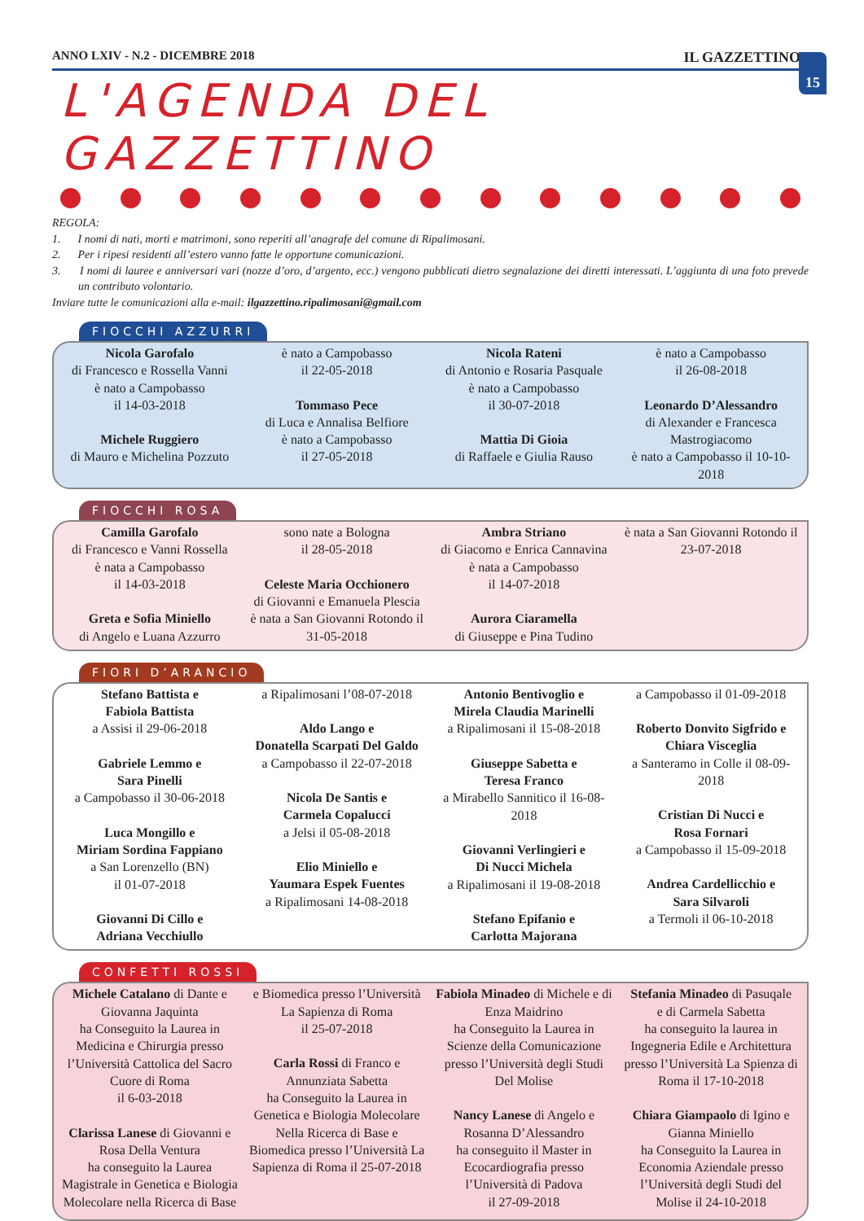15
ANNO LXIV - N.2 - DICEMBRE 2018 IL GAZZETTINO
L'AGENDA DEL GAZZETTINO
REGOLA:
1. I nomi di nati, morti e matrimoni, sono reperiti all’anagrafe del comune di Ripalimosani.
2. Per i ripesi residenti all’estero vanno fatte le opportune comunicazioni.
3. I nomi di lauree e anniversari vari (nozze d’oro, d’argento, ecc.) vengono pubblicati dietro segnalazione dei diretti interessati. L’aggiunta di una foto prevede un contributo volontario.
Inviare tutte le comunicazioni alla e-mail: ilgazzettino.ripalimosani@gmail.com
FIOCCHI AZZURRI
Nicola Garofalo
di Francesco e Rossella Vanni
è nato a Campobasso
il 14-03-2018
Michele Ruggiero
di Mauro e Michelina Pozzuto
è nato a Campobasso
il 22-05-2018
Tommaso Pece
di Luca e Annalisa Belfiore
è nato a Campobasso
il 27-05-2018
Nicola Rateni
di Antonio e Rosaria Pasquale
è nato a Campobasso
il 30-07-2018
Mattia Di Gioia
di Raffaele e Giulia Rauso
è nato a Campobasso
il 26-08-2018
Leonardo D’Alessandro
di Alexander e Francesca Mastrogiacomo
è nato a Campobasso il 10-10-2018
FIOCCHI ROSA
Camilla Garofalo
di Francesco e Vanni Rossella
è nata a Campobasso
il 14-03-2018
Greta e Sofia Miniello
di Angelo e Luana Azzurro
sono nate a Bologna
il 28-05-2018
Celeste Maria Occhionero
di Giovanni e Emanuela Plescia
è nata a San Giovanni Rotondo il 31-05-2018
Ambra Striano
di Giacomo e Enrica Cannavina
è nata a Campobasso
il 14-07-2018
Aurora Ciaramella
di Giuseppe e Pina Tudino
è nata a San Giovanni Rotondo il 23-07-2018
FIORI D’ARANCIO
Stefano Battista e
Fabiola Battista
a Assisi il 29-06-2018
Gabriele Lemmo e
Sara Pinelli
a Campobasso il 30-06-2018
Luca Mongillo e
Miriam Sordina Fappiano
a San Lorenzello (BN)
il 01-07-2018
Giovanni Di Cillo e
Adriana Vecchiullo
a Ripalimosani l’08-07-2018
Aldo Lango e
Donatella Scarpati Del Galdo
a Campobasso il 22-07-2018
Nicola De Santis e
Carmela Copalucci
a Jelsi il 05-08-2018
Elio Miniello e
Yaumara Espek Fuentes
a Ripalimosani 14-08-2018
Antonio Bentivoglio e
Mirela Claudia Marinelli
a Ripalimosani il 15-08-2018
Giuseppe Sabetta e
Teresa Franco
a Mirabello Sannitico il 16-08-2018
Giovanni Verlingieri e
Di Nucci Michela
a Ripalimosani il 19-08-2018
Stefano Epifanio e
Carlotta Majorana
a Campobasso il 01-09-2018
Roberto Donvito Sigfrido e
Chiara Visceglia
a Santeramo in Colle il 08-09-2018
Cristian Di Nucci e
Rosa Fornari
a Campobasso il 15-09-2018
Andrea Cardellicchio e
Sara Silvaroli
a Termoli il 06-10-2018
CONFETTI ROSSI
Michele Catalano di Dante e Giovanna Jaquinta
ha Conseguito la Laurea in Medicina e Chirurgia presso l’Università Cattolica del Sacro Cuore di Roma
il 6-03-2018
Clarissa Lanese di Giovanni e Rosa Della Ventura
ha conseguito la Laurea Magistrale in Genetica e Biologia Molecolare nella Ricerca di Base e Biomedica presso l’Università La Sapienza di Roma
il 25-07-2018
Carla Rossi di Franco e Annunziata Sabetta
ha Conseguito la Laurea in Genetica e Biologia Molecolare Nella Ricerca di Base e Biomedica presso l’Università La Sapienza di Roma il 25-07-2018
Fabiola Minadeo di Michele e di Enza Maidrino
ha Conseguito la Laurea in Scienze della Comunicazione presso l’Università degli Studi Del Molise
Nancy Lanese di Angelo e Rosanna D’Alessandro
ha conseguito il Master in Ecocardiografia presso l’Università di Padova
il 27-09-2018
Stefania Minadeo di Pasuqale
e di Carmela Sabetta
ha conseguito la laurea in Ingegneria Edile e Architettura presso l’Università La Spienza di Roma il 17-10-2018
Chiara Giampaolo di Igino e Gianna Miniello
ha Conseguito la Laurea in Economia Aziendale presso l’Università degli Studi del Molise il 24-10-2018